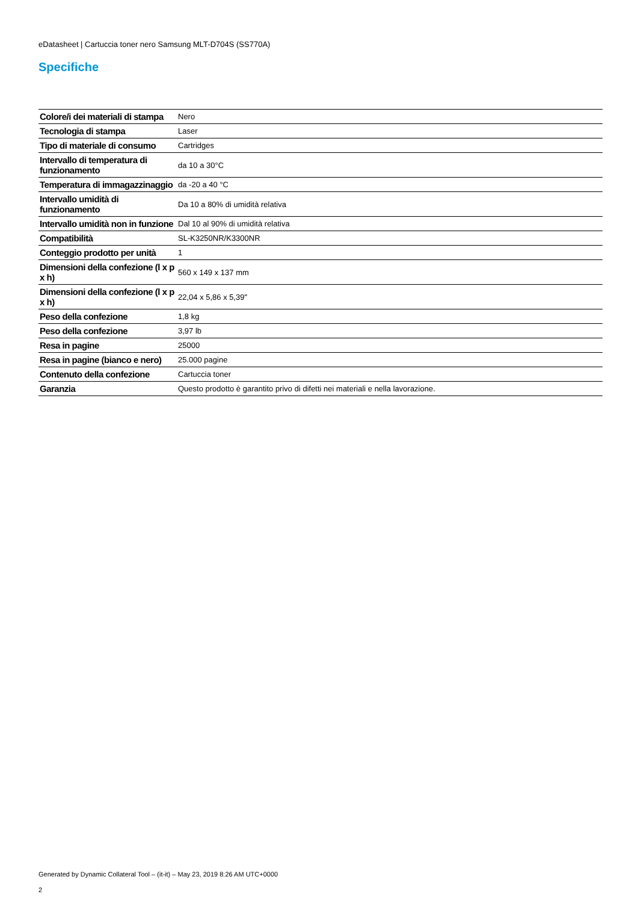eDatasheet | Cartuccia toner nero Samsung MLT-D704S (SS770A)
Specifiche
| Colore/i dei materiali di stampa | Nero |
| Tecnologia di stampa | Laser |
| Tipo di materiale di consumo | Cartridges |
| Intervallo di temperatura di funzionamento | da 10 a 30°C |
| Temperatura di immagazzinaggio | da -20 a 40 °C |
| Intervallo umidità di funzionamento | Da 10 a 80% di umidità relativa |
| Intervallo umidità non in funzione | Dal 10 al 90% di umidità relativa |
| Compatibilità | SL-K3250NR/K3300NR |
| Conteggio prodotto per unità | 1 |
| Dimensioni della confezione (l x p x h) | 560 x 149 x 137 mm |
| Dimensioni della confezione (l x p x h) | 22,04 x 5,86 x 5,39" |
| Peso della confezione | 1,8 kg |
| Peso della confezione | 3,97 lb |
| Resa in pagine | 25000 |
| Resa in pagine (bianco e nero) | 25.000 pagine |
| Contenuto della confezione | Cartuccia toner |
| Garanzia | Questo prodotto è garantito privo di difetti nei materiali e nella lavorazione. |
Generated by Dynamic Collateral Tool – (it-it) – May 23, 2019 8:26 AM UTC+0000
2